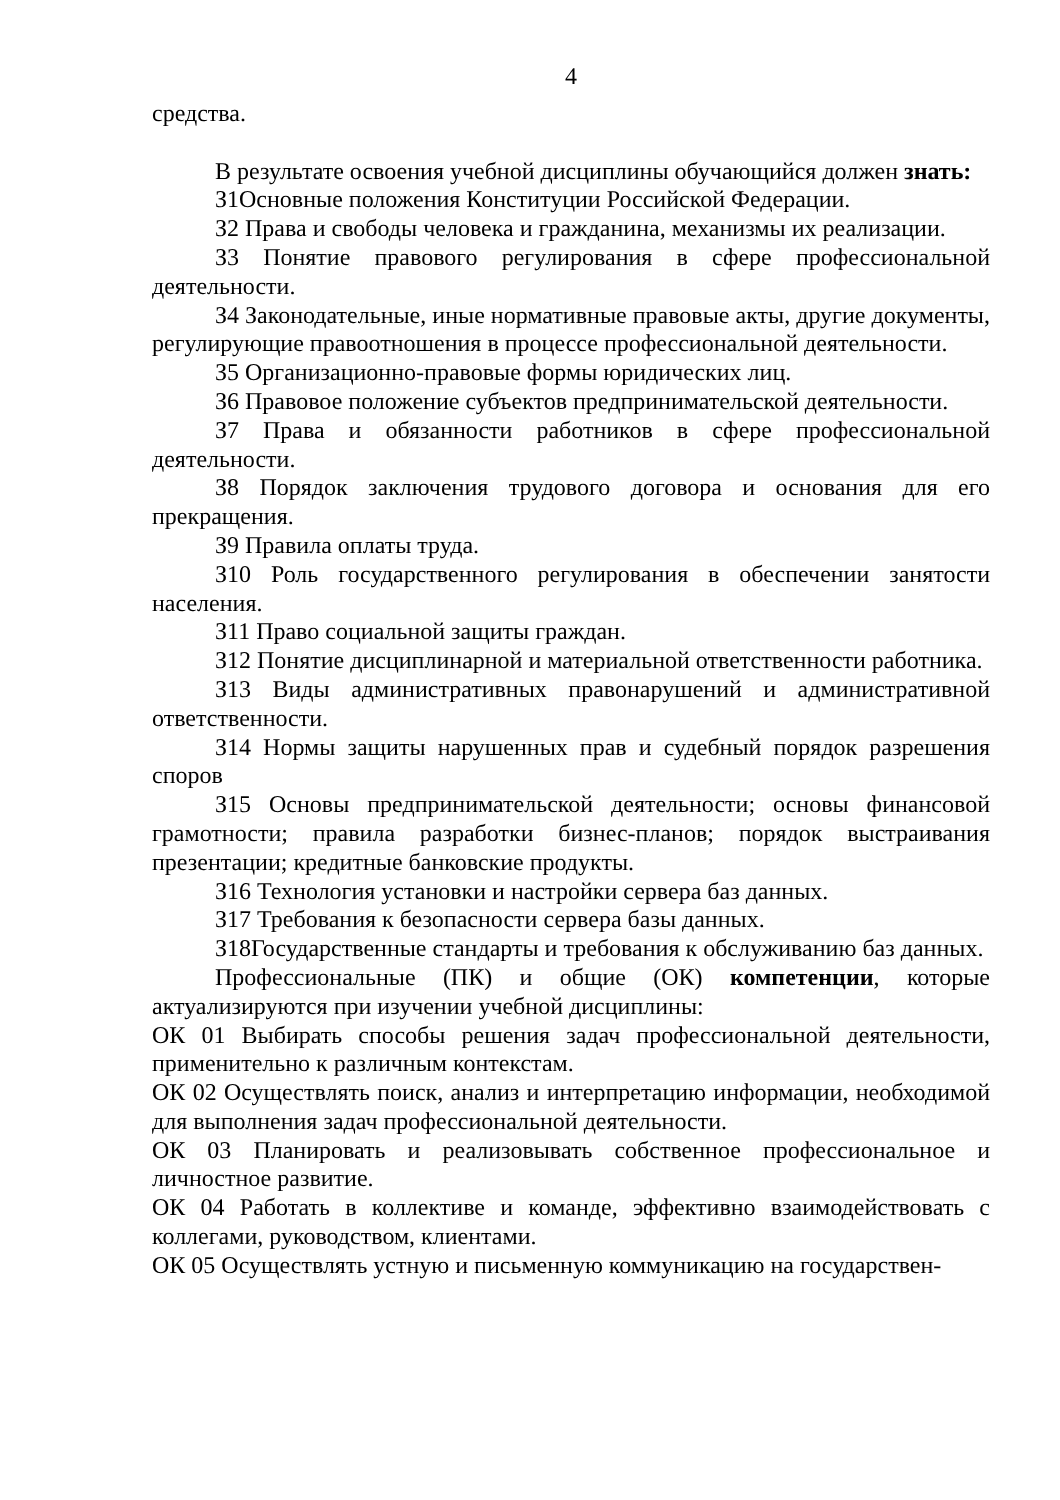4
средства.
В результате освоения учебной дисциплины обучающийся должен знать:
З1Основные положения Конституции Российской Федерации.
З2 Права и свободы человека и гражданина, механизмы их реализации.
З3 Понятие правового регулирования в сфере профессиональной деятельности.
З4 Законодательные, иные нормативные правовые акты, другие документы, регулирующие правоотношения в процессе профессиональной деятельности.
З5 Организационно-правовые формы юридических лиц.
З6 Правовое положение субъектов предпринимательской деятельности.
З7 Права и обязанности работников в сфере профессиональной деятельности.
З8 Порядок заключения трудового договора и основания для его прекращения.
З9 Правила оплаты труда.
З10 Роль государственного регулирования в обеспечении занятости населения.
З11 Право социальной защиты граждан.
З12 Понятие дисциплинарной и материальной ответственности работника.
З13 Виды административных правонарушений и административной ответственности.
З14 Нормы защиты нарушенных прав и судебный порядок разрешения споров
З15 Основы предпринимательской деятельности; основы финансовой грамотности; правила разработки бизнес-планов; порядок выстраивания презентации; кредитные банковские продукты.
З16 Технология установки и настройки сервера баз данных.
З17 Требования к безопасности сервера базы данных.
З18Государственные стандарты и требования к обслуживанию баз данных.
Профессиональные (ПК) и общие (ОК) компетенции, которые актуализируются при изучении учебной дисциплины:
ОК 01 Выбирать способы решения задач профессиональной деятельности, применительно к различным контекстам.
ОК 02 Осуществлять поиск, анализ и интерпретацию информации, необходимой для выполнения задач профессиональной деятельности.
ОК 03 Планировать и реализовывать собственное профессиональное и личностное развитие.
ОК 04 Работать в коллективе и команде, эффективно взаимодействовать с коллегами, руководством, клиентами.
ОК 05 Осуществлять устную и письменную коммуникацию на государствен-